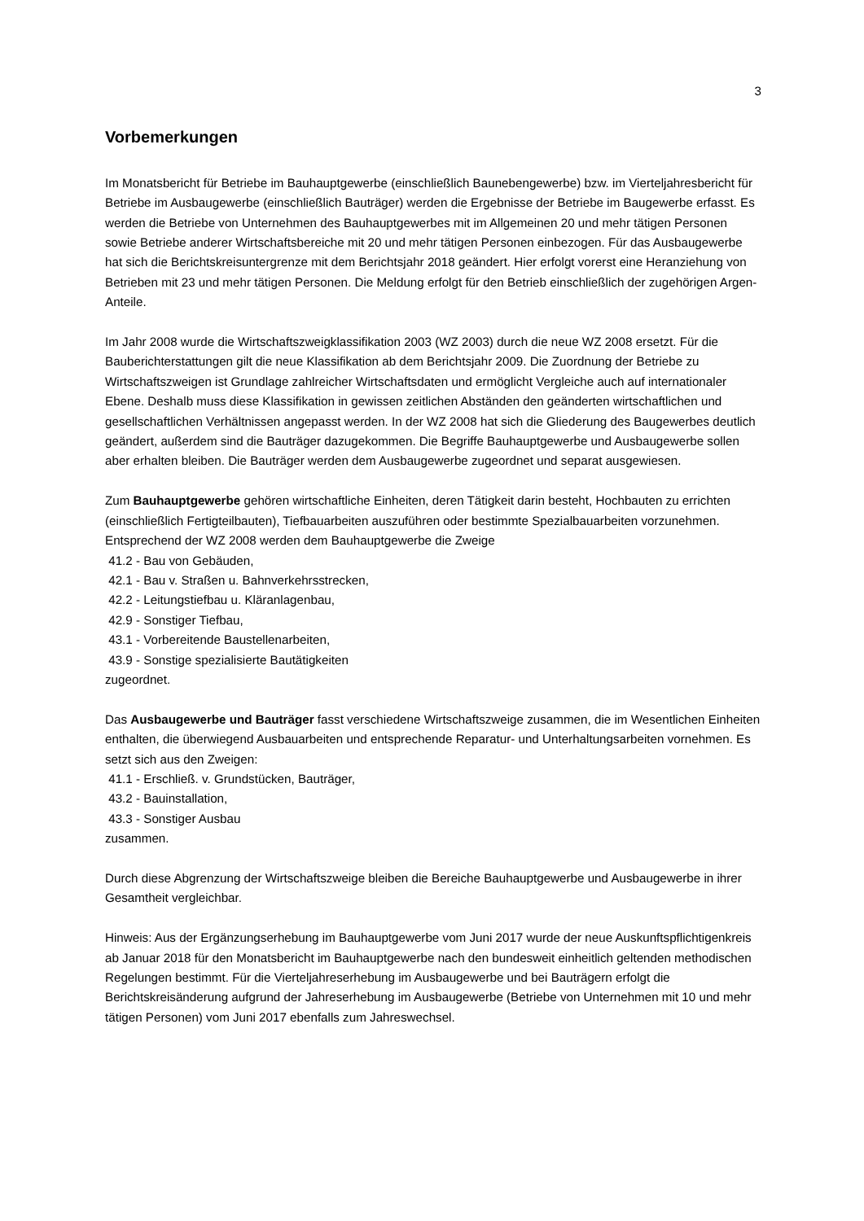3
Vorbemerkungen
Im Monatsbericht für Betriebe im Bauhauptgewerbe (einschließlich Baunebengewerbe) bzw. im Vierteljahresbericht für Betriebe im Ausbaugewerbe (einschließlich Bauträger) werden die Ergebnisse der Betriebe im Baugewerbe erfasst. Es werden die Betriebe von Unternehmen des Bauhauptgewerbes mit im Allgemeinen 20 und mehr tätigen Personen sowie Betriebe anderer Wirtschaftsbereiche mit 20 und mehr tätigen Personen einbezogen. Für das Ausbaugewerbe hat sich die Berichtskreisuntergrenze mit dem Berichtsjahr 2018 geändert. Hier erfolgt vorerst eine Heranziehung von Betrieben mit 23 und mehr tätigen Personen. Die Meldung erfolgt für den Betrieb einschließlich der zugehörigen Argen-Anteile.
Im Jahr 2008 wurde die Wirtschaftszweigklassifikation 2003 (WZ 2003) durch die neue WZ 2008 ersetzt. Für die Bauberichterstattungen gilt die neue Klassifikation ab dem Berichtsjahr 2009. Die Zuordnung der Betriebe zu Wirtschaftszweigen ist Grundlage zahlreicher Wirtschaftsdaten und ermöglicht Vergleiche auch auf internationaler Ebene. Deshalb muss diese Klassifikation in gewissen zeitlichen Abständen den geänderten wirtschaftlichen und gesellschaftlichen Verhältnissen angepasst werden. In der WZ 2008 hat sich die Gliederung des Baugewerbes deutlich geändert, außerdem sind die Bauträger dazugekommen. Die Begriffe Bauhauptgewerbe und Ausbaugewerbe sollen aber erhalten bleiben. Die Bauträger werden dem Ausbaugewerbe zugeordnet und separat ausgewiesen.
Zum Bauhauptgewerbe gehören wirtschaftliche Einheiten, deren Tätigkeit darin besteht, Hochbauten zu errichten (einschließlich Fertigteilbauten), Tiefbauarbeiten auszuführen oder bestimmte Spezialbauarbeiten vorzunehmen. Entsprechend der WZ 2008 werden dem Bauhauptgewerbe die Zweige
41.2 - Bau von Gebäuden,
42.1 - Bau v. Straßen u. Bahnverkehrsstrecken,
42.2 - Leitungstiefbau u. Kläranlagenbau,
42.9 - Sonstiger Tiefbau,
43.1 - Vorbereitende Baustellenarbeiten,
43.9 - Sonstige spezialisierte Bautätigkeiten
zugeordnet.
Das Ausbaugewerbe und Bauträger fasst verschiedene Wirtschaftszweige zusammen, die im Wesentlichen Einheiten enthalten, die überwiegend Ausbauarbeiten und entsprechende Reparatur- und Unterhaltungsarbeiten vornehmen. Es setzt sich aus den Zweigen:
41.1 - Erschließ. v. Grundstücken, Bauträger,
43.2 - Bauinstallation,
43.3 - Sonstiger Ausbau
zusammen.
Durch diese Abgrenzung der Wirtschaftszweige bleiben die Bereiche Bauhauptgewerbe und Ausbaugewerbe in ihrer Gesamtheit vergleichbar.
Hinweis: Aus der Ergänzungserhebung im Bauhauptgewerbe vom Juni 2017 wurde der neue Auskunftspflichtigenkreis ab Januar 2018 für den Monatsbericht im Bauhauptgewerbe nach den bundesweit einheitlich geltenden methodischen Regelungen bestimmt. Für die Vierteljahreserhebung im Ausbaugewerbe und bei Bauträgern erfolgt die Berichtskreisänderung aufgrund der Jahreserhebung im Ausbaugewerbe (Betriebe von Unternehmen mit 10 und mehr tätigen Personen) vom Juni 2017 ebenfalls zum Jahreswechsel.